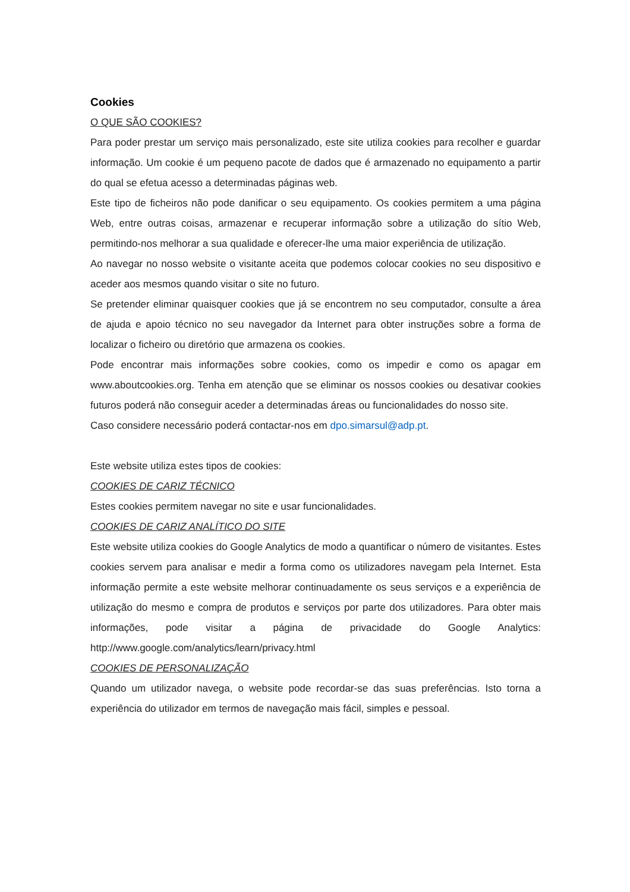Cookies
O QUE SÃO COOKIES?
Para poder prestar um serviço mais personalizado, este site utiliza cookies para recolher e guardar informação. Um cookie é um pequeno pacote de dados que é armazenado no equipamento a partir do qual se efetua acesso a determinadas páginas web.
Este tipo de ficheiros não pode danificar o seu equipamento. Os cookies permitem a uma página Web, entre outras coisas, armazenar e recuperar informação sobre a utilização do sítio Web, permitindo-nos melhorar a sua qualidade e oferecer-lhe uma maior experiência de utilização.
Ao navegar no nosso website o visitante aceita que podemos colocar cookies no seu dispositivo e aceder aos mesmos quando visitar o site no futuro.
Se pretender eliminar quaisquer cookies que já se encontrem no seu computador, consulte a área de ajuda e apoio técnico no seu navegador da Internet para obter instruções sobre a forma de localizar o ficheiro ou diretório que armazena os cookies.
Pode encontrar mais informações sobre cookies, como os impedir e como os apagar em www.aboutcookies.org. Tenha em atenção que se eliminar os nossos cookies ou desativar cookies futuros poderá não conseguir aceder a determinadas áreas ou funcionalidades do nosso site.
Caso considere necessário poderá contactar-nos em dpo.simarsul@adp.pt.
Este website utiliza estes tipos de cookies:
COOKIES DE CARIZ TÉCNICO
Estes cookies permitem navegar no site e usar funcionalidades.
COOKIES DE CARIZ ANALÍTICO DO SITE
Este website utiliza cookies do Google Analytics de modo a quantificar o número de visitantes. Estes cookies servem para analisar e medir a forma como os utilizadores navegam pela Internet. Esta informação permite a este website melhorar continuadamente os seus serviços e a experiência de utilização do mesmo e compra de produtos e serviços por parte dos utilizadores. Para obter mais informações, pode visitar a página de privacidade do Google Analytics: http://www.google.com/analytics/learn/privacy.html
COOKIES DE PERSONALIZAÇÃO
Quando um utilizador navega, o website pode recordar-se das suas preferências. Isto torna a experiência do utilizador em termos de navegação mais fácil, simples e pessoal.